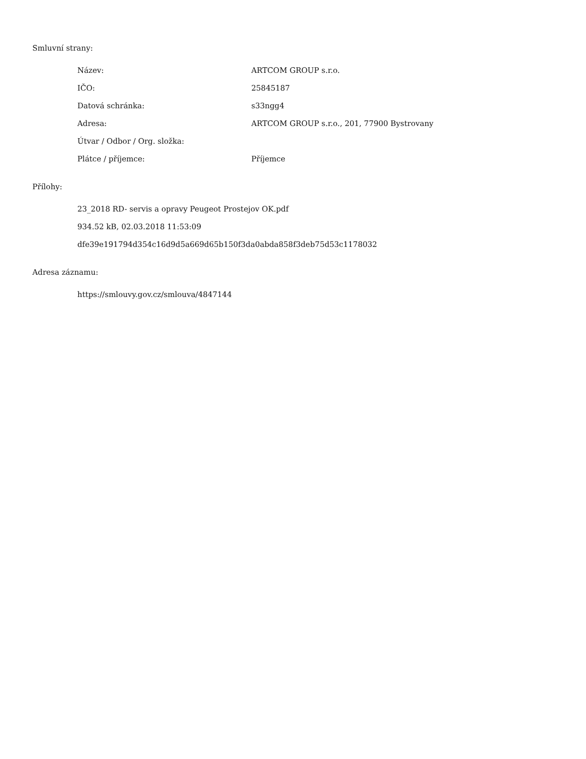Smluvní strany:
| Název: | ARTCOM GROUP s.r.o. |
| IČO: | 25845187 |
| Datová schránka: | s33ngg4 |
| Adresa: | ARTCOM GROUP s.r.o., 201, 77900 Bystrovany |
| Útvar / Odbor / Org. složka: | |
| Plátce / příjemce: | Příjemce |
Přílohy:
23_2018 RD- servis a opravy Peugeot Prostejov OK.pdf
934.52 kB, 02.03.2018 11:53:09
dfe39e191794d354c16d9d5a669d65b150f3da0abda858f3deb75d53c1178032
Adresa záznamu:
https://smlouvy.gov.cz/smlouva/4847144